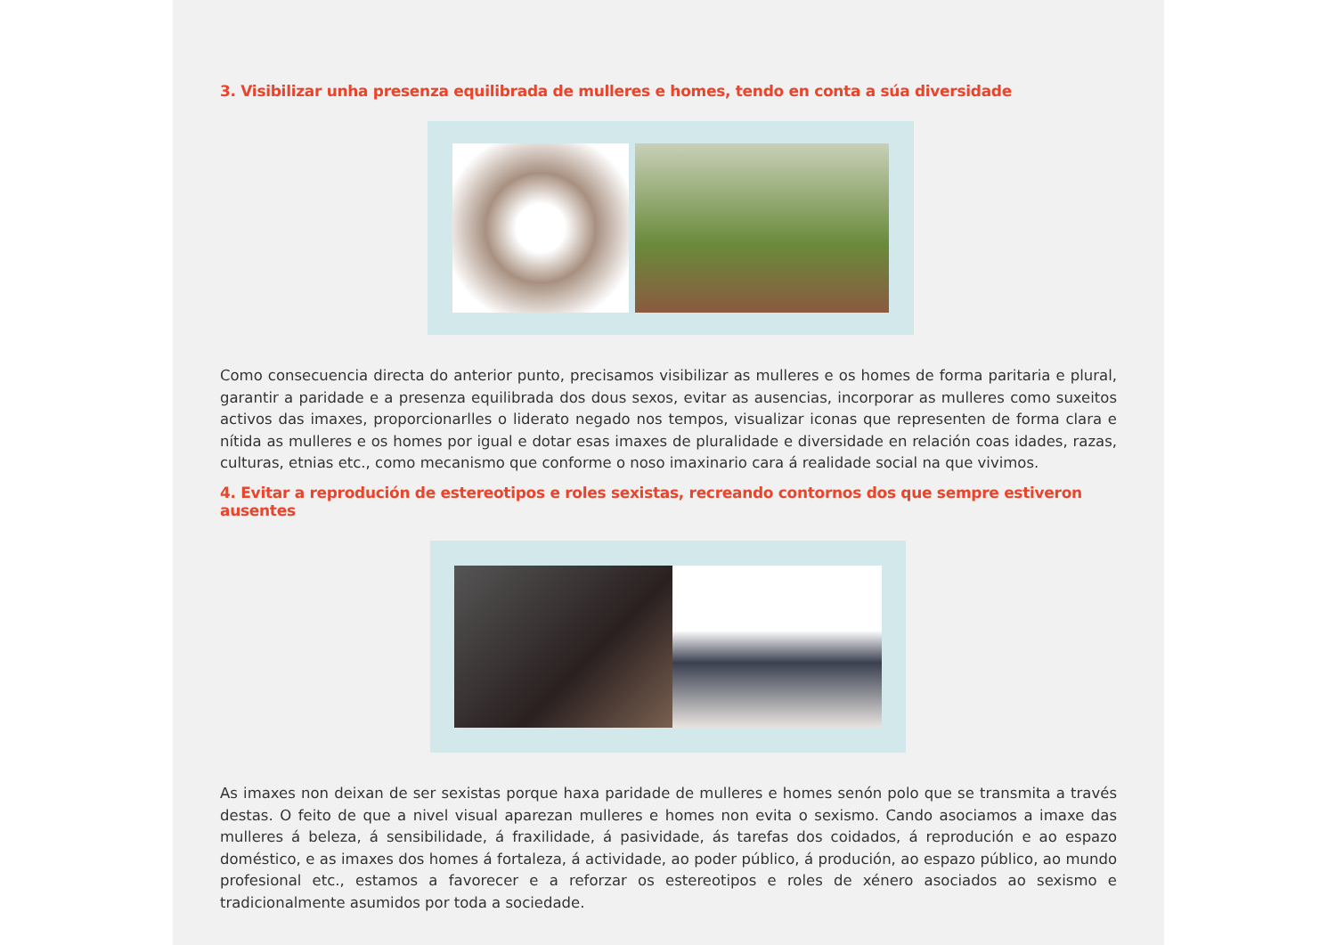3. Visibilizar unha presenza equilibrada de mulleres e homes, tendo en conta a súa diversidade
Como consecuencia directa do anterior punto, precisamos visibilizar as mulleres e os homes de forma paritaria e plural, garantir a paridade e a presenza equilibrada dos dous sexos, evitar as ausencias, incorporar as mulleres como suxeitos activos das imaxes, proporcionarlles o liderato negado nos tempos, visualizar iconas que representen de forma clara e nítida as mulleres e os homes por igual e dotar esas imaxes de pluralidade e diversidade en relación coas idades, razas, culturas, etnias etc., como mecanismo que conforme o noso imaxinario cara á realidade social na que vivimos.
4. Evitar a reprodución de estereotipos e roles sexistas, recreando contornos dos que sempre estiveron ausentes
As imaxes non deixan de ser sexistas porque haxa paridade de mulleres e homes senón polo que se transmita a través destas. O feito de que a nivel visual aparezan mulleres e homes non evita o sexismo. Cando asociamos a imaxe das mulleres á beleza, á sensibilidade, á fraxilidade, á pasividade, ás tarefas dos coidados, á reprodución e ao espazo doméstico, e as imaxes dos homes á fortaleza, á actividade, ao poder público, á produción, ao espazo público, ao mundo profesional etc., estamos a favorecer e a reforzar os estereotipos e roles de xénero asociados ao sexismo e tradicionalmente asumidos por toda a sociedade.